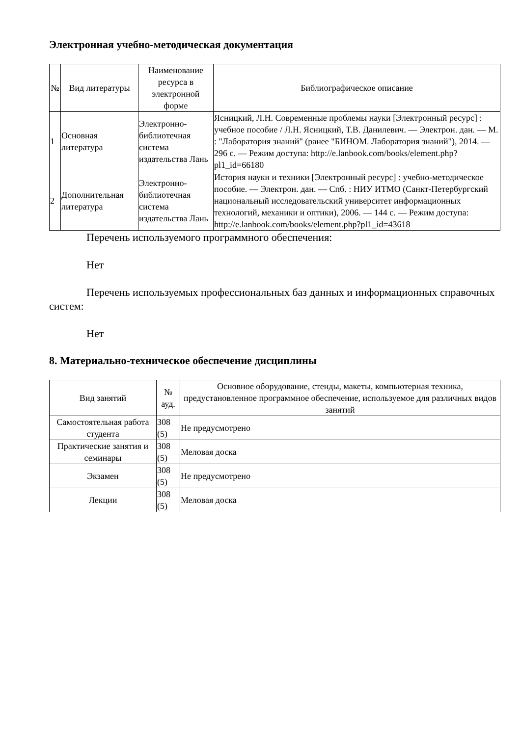Электронная учебно-методическая документация
| № | Вид литературы | Наименование ресурса в электронной форме | Библиографическое описание |
| --- | --- | --- | --- |
| 1 | Основная литература | Электронно-библиотечная система издательства Лань | Ясницкий, Л.Н. Современные проблемы науки [Электронный ресурс] : учебное пособие / Л.Н. Ясницкий, Т.В. Данилевич. — Электрон. дан. — М. : "Лаборатория знаний" (ранее "БИНОМ. Лаборатория знаний"), 2014. — 296 с. — Режим доступа: http://e.lanbook.com/books/element.php?pl1_id=66180 |
| 2 | Дополнительная литература | Электронно-библиотечная система издательства Лань | История науки и техники [Электронный ресурс] : учебно-методическое пособие. — Электрон. дан. — Спб. : НИУ ИТМО (Санкт-Петербургский национальный исследовательский университет информационных технологий, механики и оптики), 2006. — 144 с. — Режим доступа: http://e.lanbook.com/books/element.php?pl1_id=43618 |
Перечень используемого программного обеспечения:
Нет
Перечень используемых профессиональных баз данных и информационных справочных систем:
Нет
8. Материально-техническое обеспечение дисциплины
| Вид занятий | № ауд. | Основное оборудование, стенды, макеты, компьютерная техника, предустановленное программное обеспечение, используемое для различных видов занятий |
| --- | --- | --- |
| Самостоятельная работа студента | 308 (5) | Не предусмотрено |
| Практические занятия и семинары | 308 (5) | Меловая доска |
| Экзамен | 308 (5) | Не предусмотрено |
| Лекции | 308 (5) | Меловая доска |